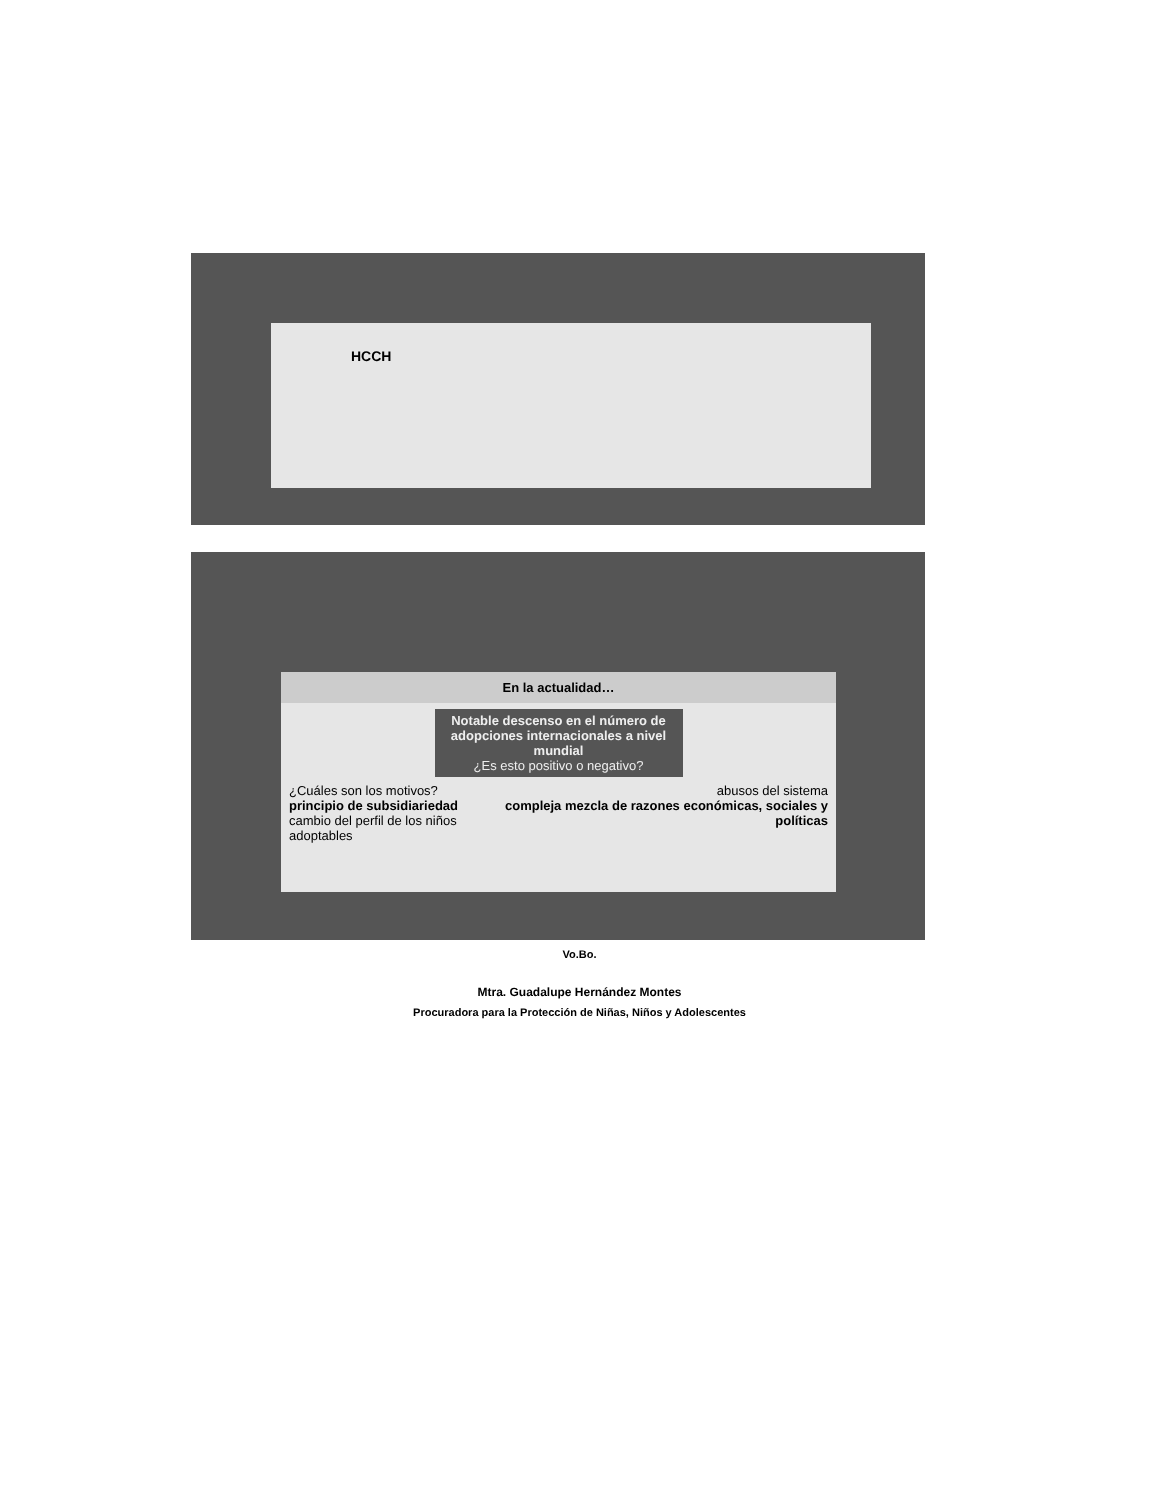HCCH
En la actualidad…
Notable descenso en el número de adopciones internacionales a nivel mundial
¿Es esto positivo o negativo?
¿Cuáles son los motivos?
principio de subsidiariedad
cambio del perfil de los niños adoptables
abusos del sistema
compleja mezcla de razones económicas, sociales y políticas
Vo.Bo.
Mtra. Guadalupe Hernández Montes
Procuradora para la Protección de Niñas, Niños y Adolescentes